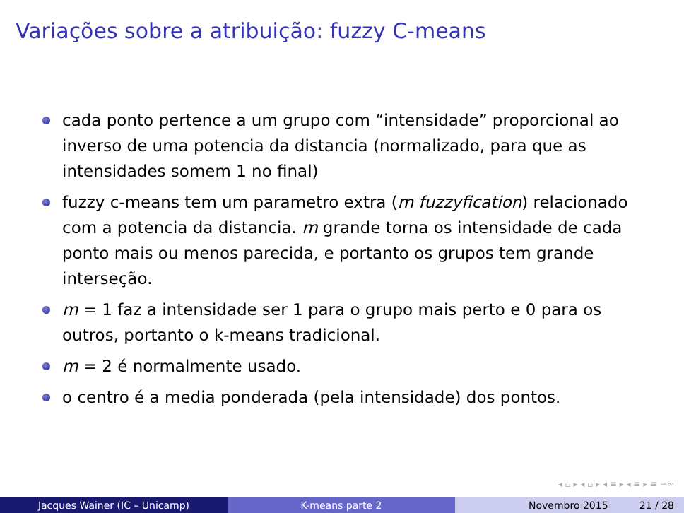Variações sobre a atribuição: fuzzy C-means
cada ponto pertence a um grupo com “intensidade” proporcional ao inverso de uma potencia da distancia (normalizado, para que as intensidades somem 1 no final)
fuzzy c-means tem um parametro extra (m fuzzyfication) relacionado com a potencia da distancia. m grande torna os intensidade de cada ponto mais ou menos parecida, e portanto os grupos tem grande interseção.
m = 1 faz a intensidade ser 1 para o grupo mais perto e 0 para os outros, portanto o k-means tradicional.
m = 2 é normalmente usado.
o centro é a media ponderada (pela intensidade) dos pontos.
◂ ▫ ▸ ◂ ▫ ▸ ◂ ≡ ▸ ◂ ≡ ▸ ≡ ∽∾
Jacques Wainer (IC – Unicamp) K-means parte 2 Novembro 2015 21 / 28